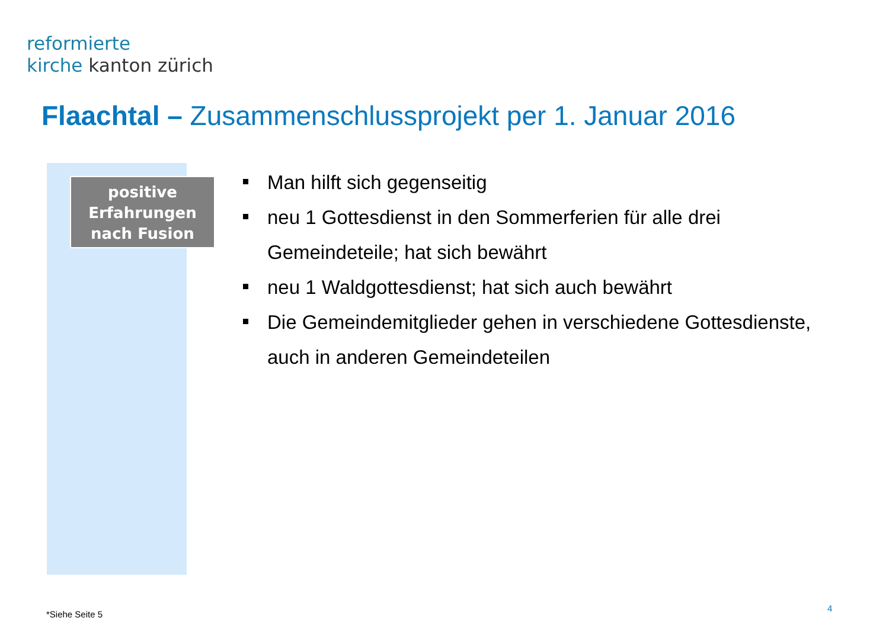reformierte
kirche kanton zürich
Flaachtal – Zusammenschlussprojekt per 1. Januar 2016
positive
Erfahrungen
nach Fusion
Man hilft sich gegenseitig
neu 1 Gottesdienst in den Sommerferien für alle drei Gemeindeteile; hat sich bewährt
neu 1 Waldgottesdienst; hat sich auch bewährt
Die Gemeindemitglieder gehen in verschiedene Gottesdienste, auch in anderen Gemeindeteilen
*Siehe Seite 5
4